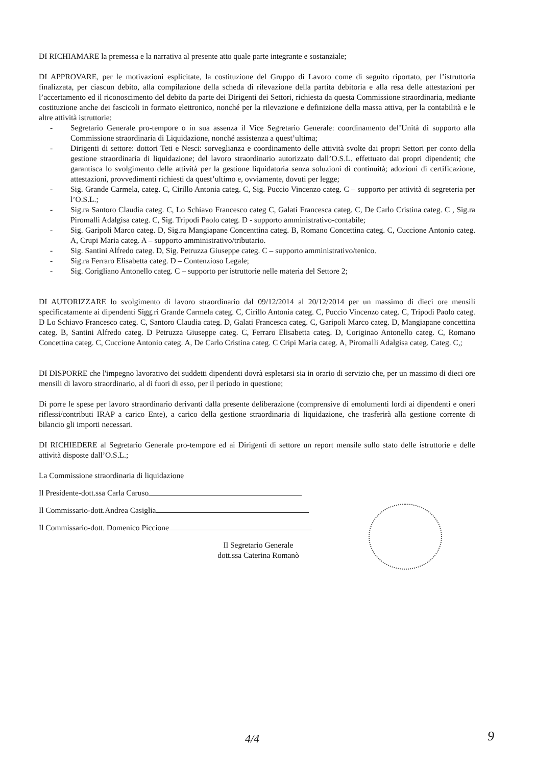DI RICHIAMARE la premessa e la narrativa al presente atto quale parte integrante e sostanziale;
DI APPROVARE, per le motivazioni esplicitate, la costituzione del Gruppo di Lavoro come di seguito riportato, per l’istruttoria finalizzata, per ciascun debito, alla compilazione della scheda di rilevazione della partita debitoria e alla resa delle attestazioni per l’accertamento ed il riconoscimento del debito da parte dei Dirigenti dei Settori, richiesta da questa Commissione straordinaria, mediante costituzione anche dei fascicoli in formato elettronico, nonché per la rilevazione e definizione della massa attiva, per la contabilità e le altre attività istruttorie:
- Segretario Generale pro-tempore o in sua assenza il Vice Segretario Generale: coordinamento del’Unità di supporto alla Commissione straordinaria di Liquidazione, nonché assistenza a quest’ultima;
- Dirigenti di settore: dottori Teti e Nesci: sorveglianza e coordinamento delle attività svolte dai propri Settori per conto della gestione straordinaria di liquidazione; del lavoro straordinario autorizzato dall’O.S.L. effettuato dai propri dipendenti; che garantisca lo svolgimento delle attività per la gestione liquidatoria senza soluzioni di continuità; adozioni di certificazione, attestazioni, provvedimenti richiesti da quest’ultimo e, ovviamente, dovuti per legge;
- Sig. Grande Carmela, categ. C, Cirillo Antonia categ. C, Sig. Puccio Vincenzo categ. C – supporto per attività di segreteria per l’O.S.L.;
- Sig.ra Santoro Claudia categ. C, Lo Schiavo Francesco categ C, Galati Francesca categ. C, De Carlo Cristina categ. C , Sig.ra Piromalli Adalgisa categ. C, Sig. Tripodi Paolo categ. D - supporto amministrativo-contabile;
- Sig. Garipoli Marco categ. D, Sig.ra Mangiapane Concenttina categ. B, Romano Concettina categ. C, Cuccione Antonio categ. A, Crupi Maria categ. A – supporto amministrativo/tributario.
- Sig. Santini Alfredo categ. D, Sig. Petruzza Giuseppe categ. C – supporto amministrativo/tenico.
- Sig.ra Ferraro Elisabetta categ. D – Contenzioso Legale;
- Sig. Corigliano Antonello categ. C – supporto per istruttorie nelle materia del Settore 2;
DI AUTORIZZARE lo svolgimento di lavoro straordinario dal 09/12/2014 al 20/12/2014 per un massimo di dieci ore mensili specificatamente ai dipendenti Sigg.ri Grande Carmela categ. C, Cirillo Antonia categ. C, Puccio Vincenzo categ. C, Tripodi Paolo categ. D Lo Schiavo Francesco categ. C, Santoro Claudia categ. D, Galati Francesca categ. C, Garipoli Marco categ. D, Mangiapane concettina categ. B, Santini Alfredo categ. D Petruzza Giuseppe categ. C, Ferraro Elisabetta categ. D, Coriginao Antonello categ. C, Romano Concettina categ. C, Cuccione Antonio categ. A, De Carlo Cristina categ. C Cripi Maria categ. A, Piromalli Adalgisa categ. Categ. C,;
DI DISPORRE che l'impegno lavorativo dei suddetti dipendenti dovrà espletarsi sia in orario di servizio che, per un massimo di dieci ore mensili di lavoro straordinario, al di fuori di esso, per il periodo in questione;
Di porre le spese per lavoro straordinario derivanti dalla presente deliberazione (comprensive di emolumenti lordi ai dipendenti e oneri riflessi/contributi IRAP a carico Ente), a carico della gestione straordinaria di liquidazione, che trasferirà alla gestione corrente di bilancio gli importi necessari.
DI RICHIEDERE al Segretario Generale pro-tempore ed ai Dirigenti di settore un report mensile sullo stato delle istruttorie e delle attività disposte dall’O.S.L.;
La Commissione straordinaria di liquidazione
Il Presidente-dott.ssa Carla Caruso
Il Commissario-dott.Andrea Casiglia
Il Commissario-dott. Domenico Piccione
Il Segretario Generale
dott.ssa Caterina Romanò
4/4 9